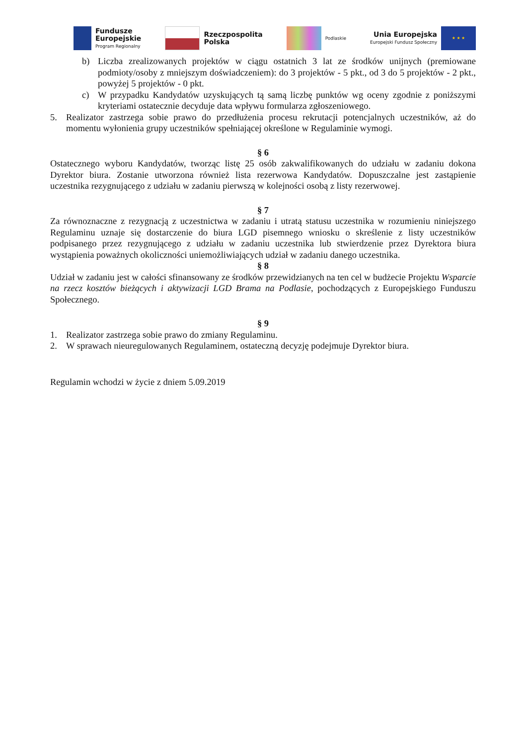Fundusze
Europejskie
Program Regionalny
Rzeczpospolita
Polska
Podlaskie
Unia Europejska
Europejski Fundusz Społeczny
★ ★ ★
b) Liczba zrealizowanych projektów w ciągu ostatnich 3 lat ze środków unijnych (premiowane podmioty/osoby z mniejszym doświadczeniem): do 3 projektów - 5 pkt., od 3 do 5 projektów - 2 pkt., powyżej 5 projektów - 0 pkt.
c) W przypadku Kandydatów uzyskujących tą samą liczbę punktów wg oceny zgodnie z poniższymi kryteriami ostatecznie decyduje data wpływu formularza zgłoszeniowego.
5. Realizator zastrzega sobie prawo do przedłużenia procesu rekrutacji potencjalnych uczestników, aż do momentu wyłonienia grupy uczestników spełniającej określone w Regulaminie wymogi.
§ 6
Ostatecznego wyboru Kandydatów, tworząc listę 25 osób zakwalifikowanych do udziału w zadaniu dokona Dyrektor biura. Zostanie utworzona również lista rezerwowa Kandydatów. Dopuszczalne jest zastąpienie uczestnika rezygnującego z udziału w zadaniu pierwszą w kolejności osobą z listy rezerwowej.
§ 7
Za równoznaczne z rezygnacją z uczestnictwa w zadaniu i utratą statusu uczestnika w rozumieniu niniejszego Regulaminu uznaje się dostarczenie do biura LGD pisemnego wniosku o skreślenie z listy uczestników podpisanego przez rezygnującego z udziału w zadaniu uczestnika lub stwierdzenie przez Dyrektora biura wystąpienia poważnych okoliczności uniemożliwiających udział w zadaniu danego uczestnika.
§ 8
Udział w zadaniu jest w całości sfinansowany ze środków przewidzianych na ten cel w budżecie Projektu Wsparcie na rzecz kosztów bieżących i aktywizacji LGD Brama na Podlasie, pochodzących z Europejskiego Funduszu Społecznego.
§ 9
1. Realizator zastrzega sobie prawo do zmiany Regulaminu.
2. W sprawach nieuregulowanych Regulaminem, ostateczną decyzję podejmuje Dyrektor biura.
Regulamin wchodzi w życie z dniem 5.09.2019